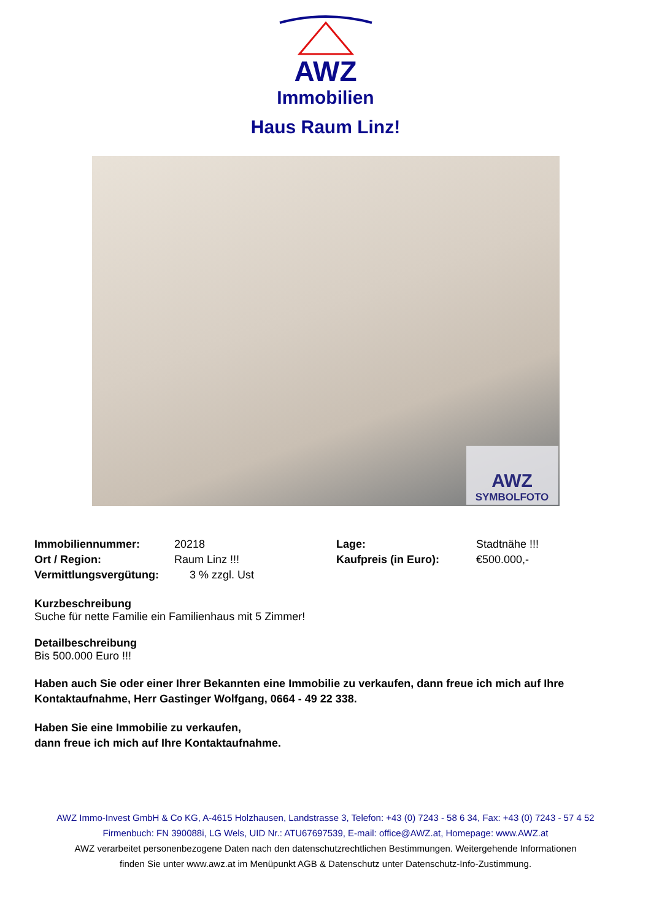AWZ
Immobilien
Haus Raum Linz!
AWZ
SYMBOLFOTO
Immobiliennummer: 20218 Lage: Stadtnähe !!!
Ort / Region: Raum Linz !!! Kaufpreis (in Euro): €500.000,-
Vermittlungsvergütung: 3 % zzgl. Ust
Kurzbeschreibung
Suche für nette Familie ein Familienhaus mit 5 Zimmer!
Detailbeschreibung
Bis 500.000 Euro !!!
Haben auch Sie oder einer Ihrer Bekannten eine Immobilie zu verkaufen, dann freue ich mich auf Ihre Kontaktaufnahme, Herr Gastinger Wolfgang, 0664 - 49 22 338.
Haben Sie eine Immobilie zu verkaufen,
dann freue ich mich auf Ihre Kontaktaufnahme.
AWZ Immo-Invest GmbH & Co KG, A-4615 Holzhausen, Landstrasse 3, Telefon: +43 (0) 7243 - 58 6 34, Fax: +43 (0) 7243 - 57 4 52
Firmenbuch: FN 390088i, LG Wels, UID Nr.: ATU67697539, E-mail: office@AWZ.at, Homepage: www.AWZ.at
AWZ verarbeitet personenbezogene Daten nach den datenschutzrechtlichen Bestimmungen. Weitergehende Informationen
finden Sie unter www.awz.at im Menüpunkt AGB & Datenschutz unter Datenschutz-Info-Zustimmung.